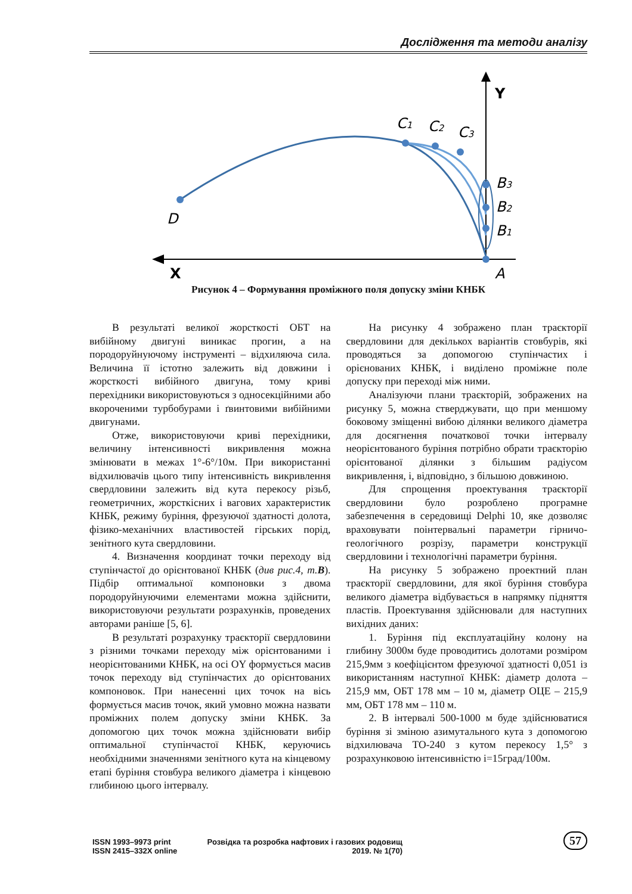Дослідження та методи аналізу
D
C1
C2
C3
B3
B2
B1
A
Y
X
Рисунок 4 – Формування проміжного поля допуску зміни КНБК
В результаті великої жорсткості ОБТ на вибійному двигуні виникає прогин, а на породоруйнуючому інструменті – відхиляюча сила. Величина її істотно залежить від довжини і жорсткості вибійного двигуна, тому криві перехідники використовуються з односекційними або вкороченими турбобурами і ґвинтовими вибійними двигунами.
Отже, використовуючи криві перехідники, величину інтенсивності викривлення можна змінювати в межах 1°-6°/10м. При використанні відхилювачів цього типу інтенсивність викривлення свердловини залежить від кута перекосу різьб, геометричних, жорсткісних і вагових характеристик КНБК, режиму буріння, фрезуючої здатності долота, фізико-механічних властивостей гірських порід, зенітного кута свердловини.
4. Визначення координат точки переходу від ступінчастої до орієнтованої КНБК (див рис.4, т.B). Підбір оптимальної компоновки з двома породоруйнуючими елементами можна здійснити, використовуючи результати розрахунків, проведених авторами раніше [5, 6].
В результаті розрахунку траєкторії свердловини з різними точками переходу між орієнтованими і неорієнтованими КНБК, на осі OY формується масив точок переходу від ступінчастих до орієнтованих компоновок. При нанесенні цих точок на вісь формується масив точок, який умовно можна назвати проміжних полем допуску зміни КНБК. За допомогою цих точок можна здійснювати вибір оптимальної ступінчастої КНБК, керуючись необхідними значеннями зенітного кута на кінцевому етапі буріння стовбура великого діаметра і кінцевою глибиною цього інтервалу.
На рисунку 4 зображено план траєкторії свердловини для декількох варіантів стовбурів, які проводяться за допомогою ступінчастих і орієнованих КНБК, і виділено проміжне поле допуску при переході між ними.
Аналізуючи плани траєкторій, зображених на рисунку 5, можна стверджувати, що при меншому боковому зміщенні вибою ділянки великого діаметра для досягнення початкової точки інтервалу неорієнтованого буріння потрібно обрати траєкторію орієнтованої ділянки з більшим радіусом викривлення, і, відповідно, з більшою довжиною.
Для спрощення проектування траєкторії свердловини було розроблено програмне забезпечення в середовищі Delphi 10, яке дозволяє враховувати поінтервальні параметри гірничо-геологічного розрізу, параметри конструкції свердловини і технологічні параметри буріння.
На рисунку 5 зображено проектний план траєкторії свердловини, для якої буріння стовбура великого діаметра відбувається в напрямку підняття пластів. Проектування здійснювали для наступних вихідних даних:
1. Буріння під експлуатаційну колону на глибину 3000м буде проводитись долотами розміром 215,9мм з коефіцієнтом фрезуючої здатності 0,051 із використанням наступної КНБК: діаметр долота – 215,9 мм, ОБТ 178 мм – 10 м, діаметр ОЦЕ – 215,9 мм, ОБТ 178 мм – 110 м.
2. В інтервалі 500-1000 м буде здійснюватися буріння зі зміною азимутального кута з допомогою відхилювача ТО-240 з кутом перекосу 1,5° з розрахунковою інтенсивністю і=15град/100м.
ISSN 1993–9973 print
ISSN 2415–332X online
Розвідка та розробка нафтових і газових родовищ
2019. № 1(70)
57